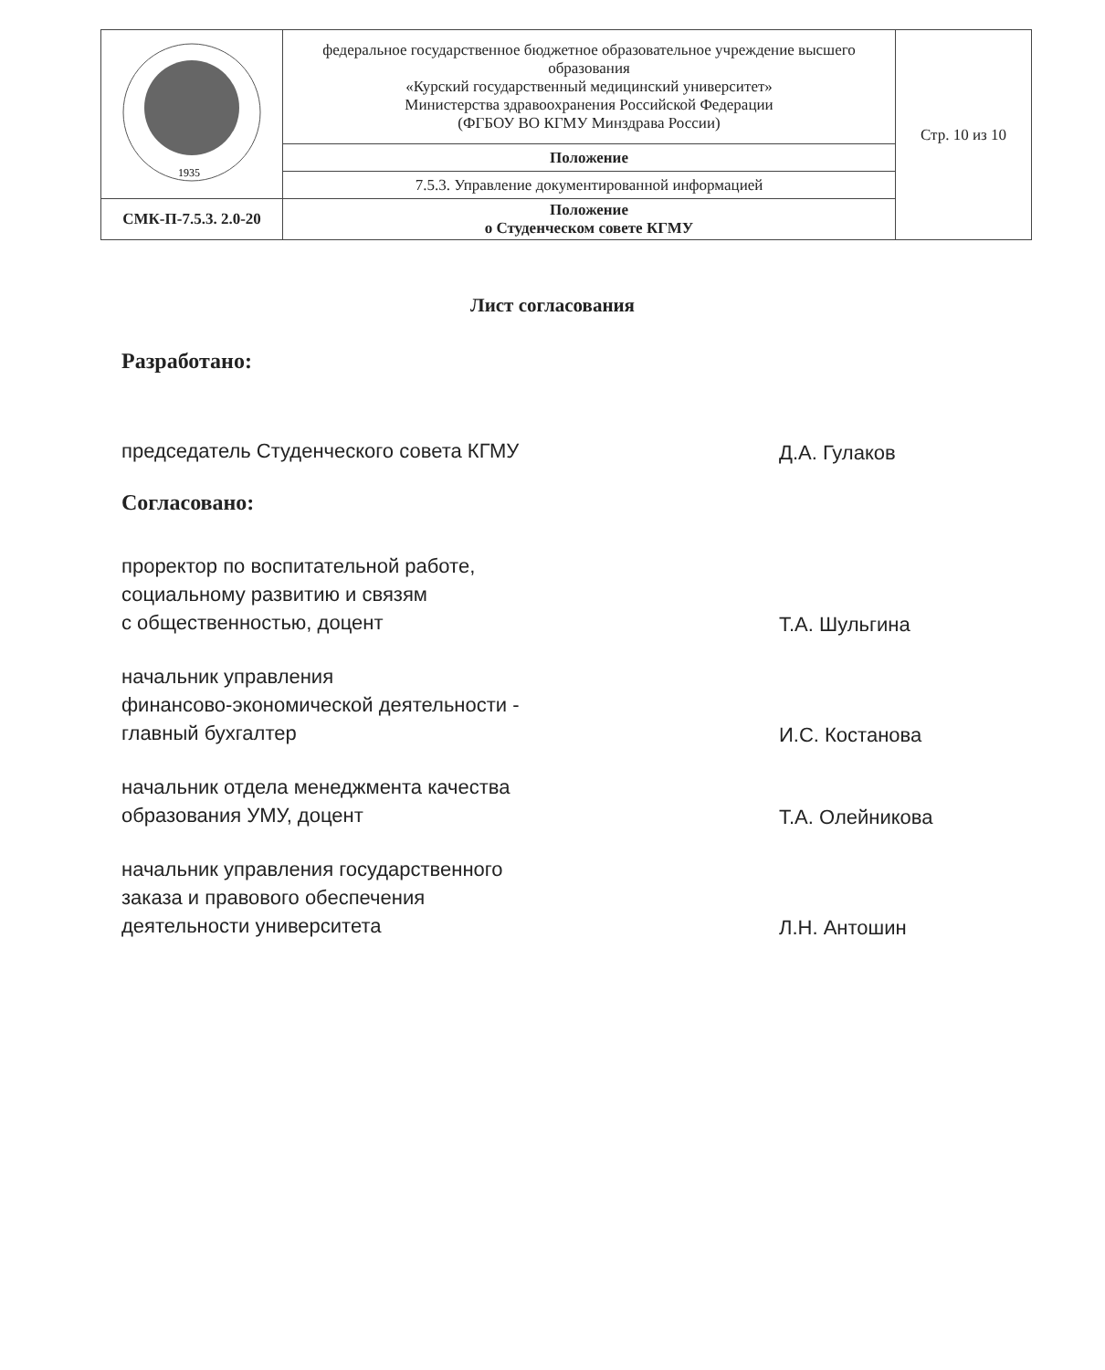| 1935 | федеральное государственное бюджетное образовательное учреждение высшего образования «Курский государственный медицинский университет» Министерства здравоохранения Российской Федерации (ФГБОУ ВО КГМУ Минздрава России) | Стр. 10 из 10 |
| | Положение | |
| | 7.5.3. Управление документированной информацией | |
| СМК-П-7.5.3. 2.0-20 | Положение о Студенческом совете КГМУ | |
Лист согласования
Разработано:
председатель Студенческого совета КГМУ
Д.А. Гулаков
Согласовано:
проректор по воспитательной работе,
социальному развитию и связям
с общественностью, доцент
Т.А. Шульгина
начальник управления
финансово-экономической деятельности -
главный бухгалтер
И.С. Костанова
начальник отдела менеджмента качества
образования УМУ, доцент
Т.А. Олейникова
начальник управления государственного
заказа и правового обеспечения
деятельности университета
Л.Н. Антошин